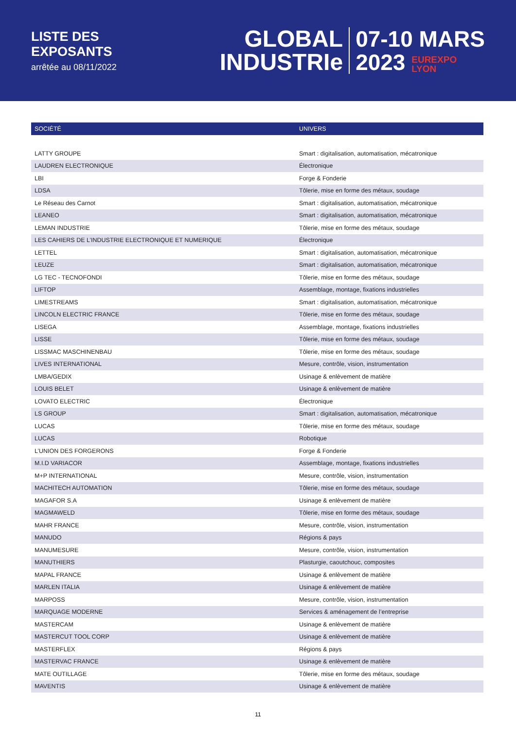LISTE DES
EXPOSANTS
arrêtée au 08/11/2022
GLOBAL
INDUSTRIe
07-10 MARS
2023 EUREXPO
LYON
| SOCIÉTÉ | UNIVERS |
| --- | --- |
| LATTY GROUPE | Smart : digitalisation, automatisation, mécatronique |
| LAUDREN ELECTRONIQUE | Électronique |
| LBI | Forge & Fonderie |
| LDSA | Tôlerie, mise en forme des métaux, soudage |
| Le Réseau des Carnot | Smart : digitalisation, automatisation, mécatronique |
| LEANEO | Smart : digitalisation, automatisation, mécatronique |
| LEMAN INDUSTRIE | Tôlerie, mise en forme des métaux, soudage |
| LES CAHIERS DE L’INDUSTRIE ELECTRONIQUE ET NUMERIQUE | Électronique |
| LETTEL | Smart : digitalisation, automatisation, mécatronique |
| LEUZE | Smart : digitalisation, automatisation, mécatronique |
| LG TEC - TECNOFONDI | Tôlerie, mise en forme des métaux, soudage |
| LIFTOP | Assemblage, montage, fixations industrielles |
| LIMESTREAMS | Smart : digitalisation, automatisation, mécatronique |
| LINCOLN ELECTRIC FRANCE | Tôlerie, mise en forme des métaux, soudage |
| LISEGA | Assemblage, montage, fixations industrielles |
| LISSE | Tôlerie, mise en forme des métaux, soudage |
| LISSMAC MASCHINENBAU | Tôlerie, mise en forme des métaux, soudage |
| LIVES INTERNATIONAL | Mesure, contrôle, vision, instrumentation |
| LMBA/GEDIX | Usinage & enlèvement de matière |
| LOUIS BELET | Usinage & enlèvement de matière |
| LOVATO ELECTRIC | Électronique |
| LS GROUP | Smart : digitalisation, automatisation, mécatronique |
| LUCAS | Tôlerie, mise en forme des métaux, soudage |
| LUCAS | Robotique |
| L’UNION DES FORGERONS | Forge & Fonderie |
| M.I.D VARIACOR | Assemblage, montage, fixations industrielles |
| M+P INTERNATIONAL | Mesure, contrôle, vision, instrumentation |
| MACHITECH AUTOMATION | Tôlerie, mise en forme des métaux, soudage |
| MAGAFOR S.A | Usinage & enlèvement de matière |
| MAGMAWELD | Tôlerie, mise en forme des métaux, soudage |
| MAHR FRANCE | Mesure, contrôle, vision, instrumentation |
| MANUDO | Régions & pays |
| MANUMESURE | Mesure, contrôle, vision, instrumentation |
| MANUTHIERS | Plasturgie, caoutchouc, composites |
| MAPAL FRANCE | Usinage & enlèvement de matière |
| MARLEN ITALIA | Usinage & enlèvement de matière |
| MARPOSS | Mesure, contrôle, vision, instrumentation |
| MARQUAGE MODERNE | Services & aménagement de l’entreprise |
| MASTERCAM | Usinage & enlèvement de matière |
| MASTERCUT TOOL CORP | Usinage & enlèvement de matière |
| MASTERFLEX | Régions & pays |
| MASTERVAC FRANCE | Usinage & enlèvement de matière |
| MATE OUTILLAGE | Tôlerie, mise en forme des métaux, soudage |
| MAVENTIS | Usinage & enlèvement de matière |
11